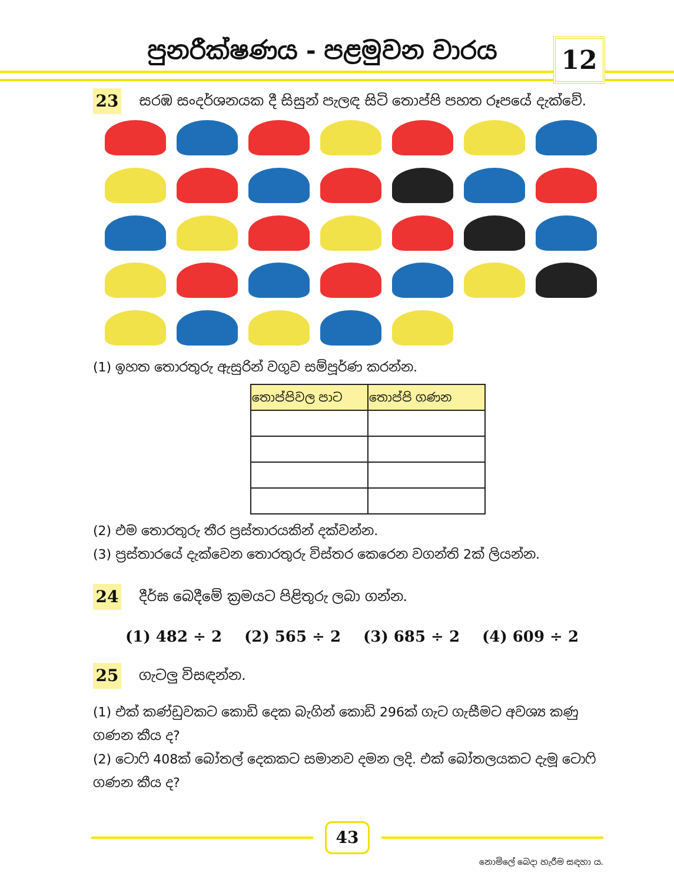පුනරීක්ෂණය - පළමුවන වාරය 12
23
සරඹ සංදර්ශනයක දී සිසුන් පැලඳ සිටි තොප්පි පහත රූපයේ දැක්වේ.
(1) ඉහත තොරතුරු ඇසුරින් වගුව සම්පූර්ණ කරන්න.
| තොප්පිවල පාට | තොප්පි ගණන |
| --- | --- |
(2) එම තොරතුරු තීර ප්‍රස්තාරයකින් දක්වන්න.
(3) ප්‍රස්තාරයේ දැක්වෙන තොරතුරු විස්තර කෙරෙන වගන්ති 2ක් ලියන්න.
24
දීර්ඝ බෙදීමේ ක්‍රමයට පිළිතුරු ලබා ගන්න.
(1) 482 ÷ 2 (2) 565 ÷ 2 (3) 685 ÷ 2 (4) 609 ÷ 2
25
ගැටලු විසඳන්න.
(1) එක් කණ්ඩුවකට කොඩි දෙක බැගින් කොඩි 296ක් ගැට ගැසීමට අවශ්‍ය කණු ගණන කීය ද?
(2) ටොෆි 408ක් බෝතල් දෙකකට සමානව දමන ලදි. එක් බෝතලයකට දැමූ ටොෆි ගණන කීය ද?
43
නොමිලේ බෙදා හැරීම සඳහා ය.